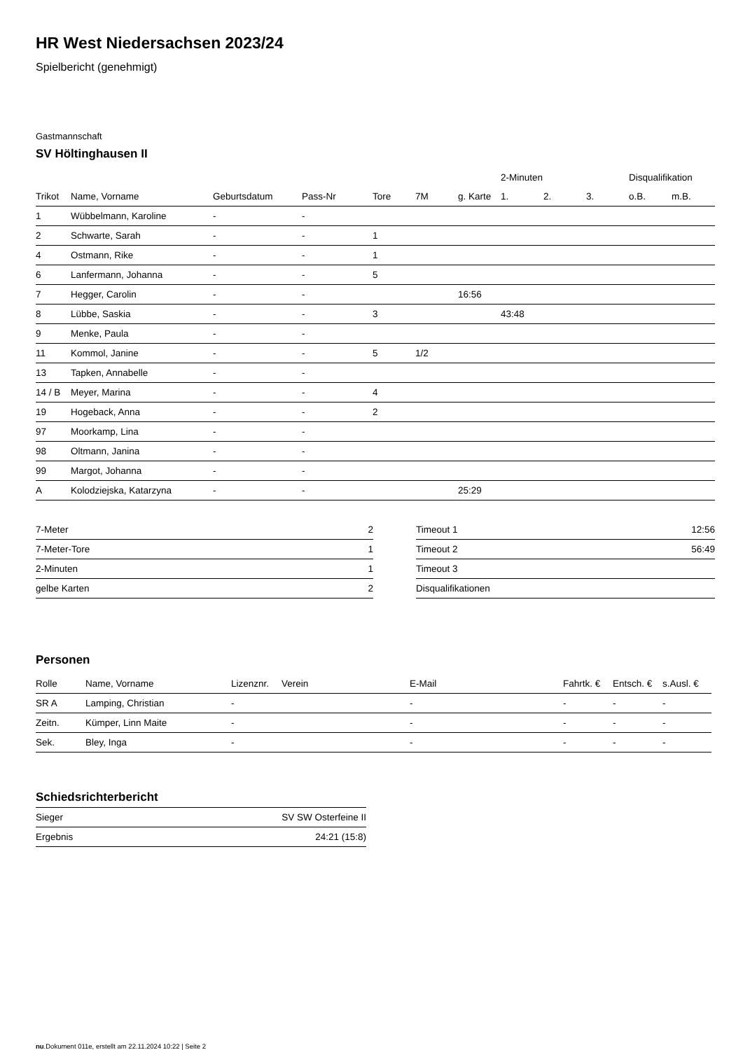HR West Niedersachsen 2023/24
Spielbericht (genehmigt)
Gastmannschaft
SV Höltinghausen II
| | | | | | | | 2-Minuten | | | Disqualifikation | |
| --- | --- | --- | --- | --- | --- | --- | --- | --- | --- | --- | --- |
| Trikot | Name, Vorname | Geburtsdatum | Pass-Nr | Tore | 7M | g. Karte | 1. | 2. | 3. | o.B. | m.B. |
| 1 | Wübbelmann, Karoline | - | - | | | | | | | | |
| 2 | Schwarte, Sarah | - | - | 1 | | | | | | | |
| 4 | Ostmann, Rike | - | - | 1 | | | | | | | |
| 6 | Lanfermann, Johanna | - | - | 5 | | | | | | | |
| 7 | Hegger, Carolin | - | - | | | 16:56 | | | | | |
| 8 | Lübbe, Saskia | - | - | 3 | | | 43:48 | | | | |
| 9 | Menke, Paula | - | - | | | | | | | | |
| 11 | Kommol, Janine | - | - | 5 | 1/2 | | | | | | |
| 13 | Tapken, Annabelle | - | - | | | | | | | | |
| 14 / B | Meyer, Marina | - | - | 4 | | | | | | | |
| 19 | Hogeback, Anna | - | - | 2 | | | | | | | |
| 97 | Moorkamp, Lina | - | - | | | | | | | | |
| 98 | Oltmann, Janina | - | - | | | | | | | | |
| 99 | Margot, Johanna | - | - | | | | | | | | |
| A | Kolodziejska, Katarzyna | - | - | | | 25:29 | | | | | |
| 7-Meter | 2 |
| 7-Meter-Tore | 1 |
| 2-Minuten | 1 |
| gelbe Karten | 2 |
| Timeout 1 | 12:56 |
| Timeout 2 | 56:49 |
| Timeout 3 | |
| Disqualifikationen | |
Personen
| Rolle | Name, Vorname | Lizenznr. | Verein | E-Mail | Fahrtk. € | Entsch. € | s.Ausl. € |
| --- | --- | --- | --- | --- | --- | --- | --- |
| SR A | Lamping, Christian | - | | - | - | - | - |
| Zeitn. | Kümper, Linn Maite | - | | - | - | - | - |
| Sek. | Bley, Inga | - | | - | - | - | - |
Schiedsrichterbericht
| Sieger | SV SW Osterfeine II |
| Ergebnis | 24:21 (15:8) |
nu.Dokument 011e, erstellt am 22.11.2024 10:22 | Seite 2